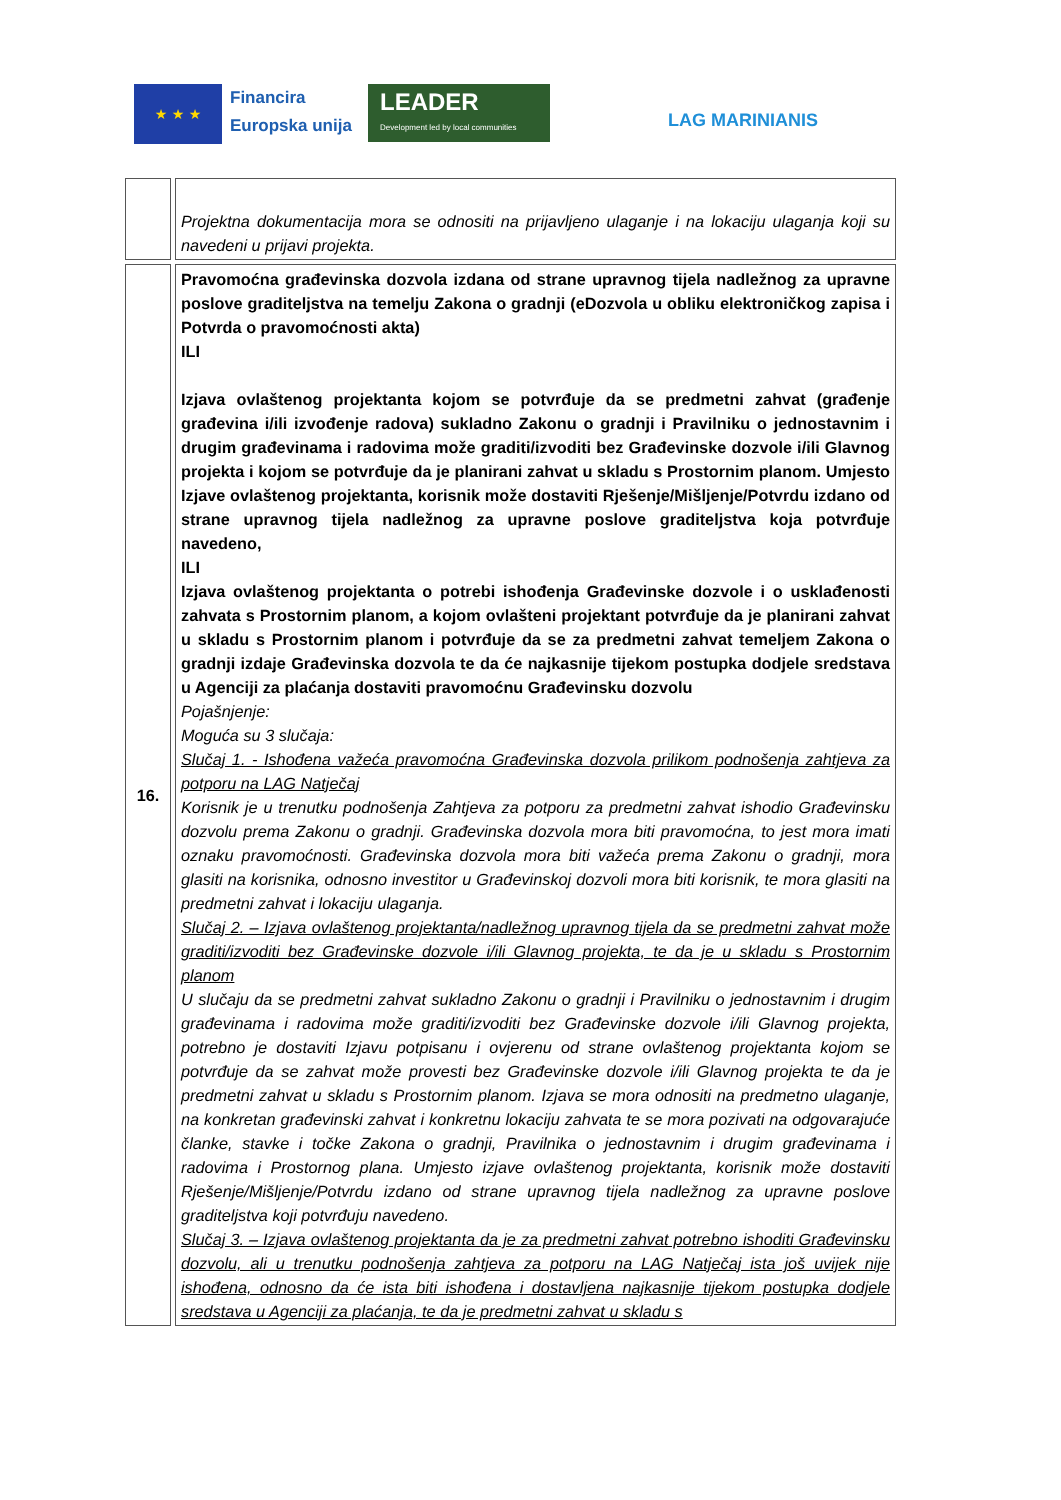★ ★ ★
Financira
Europska unija
LEADER
Development led by local communities
LAG MARINIANIS
| | Projektna dokumentacija mora se odnositi na prijavljeno ulaganje i na lokaciju ulaganja koji su navedeni u prijavi projekta. |
| 16. | Pravomoćna građevinska dozvola izdana od strane upravnog tijela nadležnog za upravne poslove graditeljstva na temelju Zakona o gradnji (eDozvola u obliku elektroničkog zapisa i Potvrda o pravomoćnosti akta) ILI Izjava ovlaštenog projektanta kojom se potvrđuje da se predmetni zahvat (građenje građevina i/ili izvođenje radova) sukladno Zakonu o gradnji i Pravilniku o jednostavnim i drugim građevinama i radovima može graditi/izvoditi bez Građevinske dozvole i/ili Glavnog projekta i kojom se potvrđuje da je planirani zahvat u skladu s Prostornim planom. Umjesto Izjave ovlaštenog projektanta, korisnik može dostaviti Rješenje/Mišljenje/Potvrdu izdano od strane upravnog tijela nadležnog za upravne poslove graditeljstva koja potvrđuje navedeno, ILI Izjava ovlaštenog projektanta o potrebi ishođenja Građevinske dozvole i o usklađenosti zahvata s Prostornim planom, a kojom ovlašteni projektant potvrđuje da je planirani zahvat u skladu s Prostornim planom i potvrđuje da se za predmetni zahvat temeljem Zakona o gradnji izdaje Građevinska dozvola te da će najkasnije tijekom postupka dodjele sredstava u Agenciji za plaćanja dostaviti pravomoćnu Građevinsku dozvolu Pojašnjenje: Moguća su 3 slučaja: Slučaj 1. - Ishođena važeća pravomoćna Građevinska dozvola prilikom podnošenja zahtjeva za potporu na LAG Natječaj Korisnik je u trenutku podnošenja Zahtjeva za potporu za predmetni zahvat ishodio Građevinsku dozvolu prema Zakonu o gradnji. Građevinska dozvola mora biti pravomoćna, to jest mora imati oznaku pravomoćnosti. Građevinska dozvola mora biti važeća prema Zakonu o gradnji, mora glasiti na korisnika, odnosno investitor u Građevinskoj dozvoli mora biti korisnik, te mora glasiti na predmetni zahvat i lokaciju ulaganja. Slučaj 2. – Izjava ovlaštenog projektanta/nadležnog upravnog tijela da se predmetni zahvat može graditi/izvoditi bez Građevinske dozvole i/ili Glavnog projekta, te da je u skladu s Prostornim planom U slučaju da se predmetni zahvat sukladno Zakonu o gradnji i Pravilniku o jednostavnim i drugim građevinama i radovima može graditi/izvoditi bez Građevinske dozvole i/ili Glavnog projekta, potrebno je dostaviti Izjavu potpisanu i ovjerenu od strane ovlaštenog projektanta kojom se potvrđuje da se zahvat može provesti bez Građevinske dozvole i/ili Glavnog projekta te da je predmetni zahvat u skladu s Prostornim planom. Izjava se mora odnositi na predmetno ulaganje, na konkretan građevinski zahvat i konkretnu lokaciju zahvata te se mora pozivati na odgovarajuće članke, stavke i točke Zakona o gradnji, Pravilnika o jednostavnim i drugim građevinama i radovima i Prostornog plana. Umjesto izjave ovlaštenog projektanta, korisnik može dostaviti Rješenje/Mišljenje/Potvrdu izdano od strane upravnog tijela nadležnog za upravne poslove graditeljstva koji potvrđuju navedeno. Slučaj 3. – Izjava ovlaštenog projektanta da je za predmetni zahvat potrebno ishoditi Građevinsku dozvolu, ali u trenutku podnošenja zahtjeva za potporu na LAG Natječaj ista još uvijek nije ishođena, odnosno da će ista biti ishođena i dostavljena najkasnije tijekom postupka dodjele sredstava u Agenciji za plaćanja, te da je predmetni zahvat u skladu s |